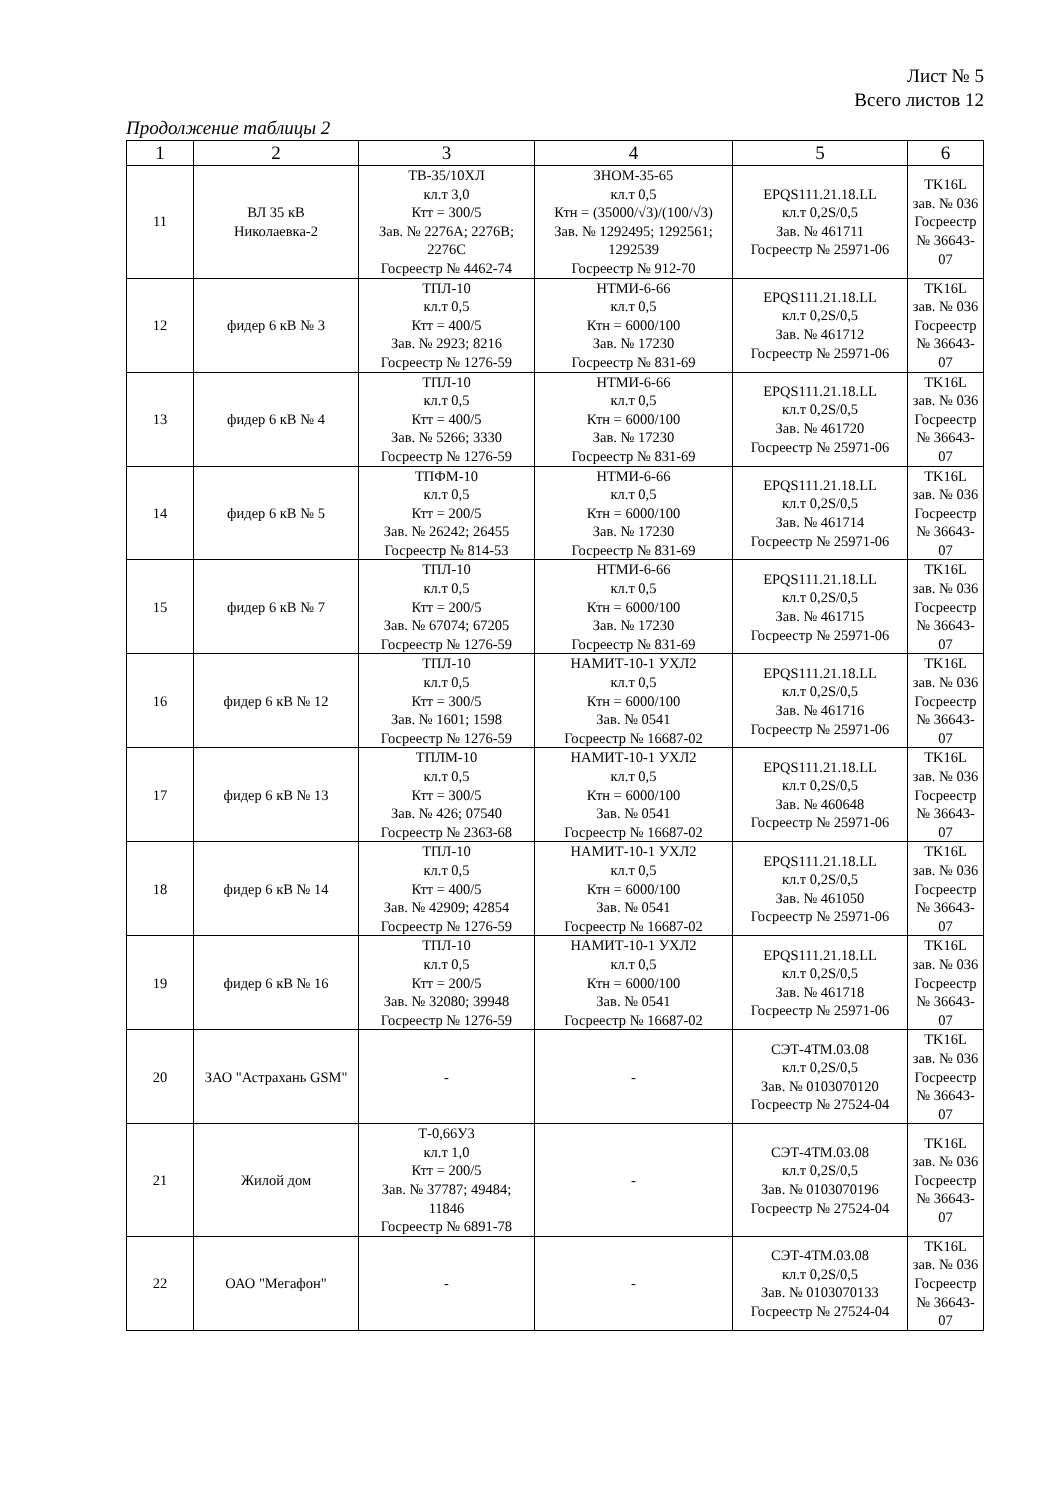Лист № 5
Всего листов 12
Продолжение таблицы 2
| 1 | 2 | 3 | 4 | 5 | 6 |
| --- | --- | --- | --- | --- | --- |
| 11 | ВЛ 35 кВ Николаевка-2 | ТВ-35/10ХЛ кл.т 3,0 Ктт = 300/5 Зав. № 2276A; 2276B; 2276C Госреестр № 4462-74 | ЗНОМ-35-65 кл.т 0,5 Ктн = (35000/√3)/(100/√3) Зав. № 1292495; 1292561; 1292539 Госреестр № 912-70 | EPQS111.21.18.LL кл.т 0,2S/0,5 Зав. № 461711 Госреестр № 25971-06 | TK16L зав. № 036 Госреестр № 36643-07 |
| 12 | фидер 6 кВ № 3 | ТПЛ-10 кл.т 0,5 Ктт = 400/5 Зав. № 2923; 8216 Госреестр № 1276-59 | НТМИ-6-66 кл.т 0,5 Ктн = 6000/100 Зав. № 17230 Госреестр № 831-69 | EPQS111.21.18.LL кл.т 0,2S/0,5 Зав. № 461712 Госреестр № 25971-06 | TK16L зав. № 036 Госреестр № 36643-07 |
| 13 | фидер 6 кВ № 4 | ТПЛ-10 кл.т 0,5 Ктт = 400/5 Зав. № 5266; 3330 Госреестр № 1276-59 | НТМИ-6-66 кл.т 0,5 Ктн = 6000/100 Зав. № 17230 Госреестр № 831-69 | EPQS111.21.18.LL кл.т 0,2S/0,5 Зав. № 461720 Госреестр № 25971-06 | TK16L зав. № 036 Госреестр № 36643-07 |
| 14 | фидер 6 кВ № 5 | ТПФМ-10 кл.т 0,5 Ктт = 200/5 Зав. № 26242; 26455 Госреестр № 814-53 | НТМИ-6-66 кл.т 0,5 Ктн = 6000/100 Зав. № 17230 Госреестр № 831-69 | EPQS111.21.18.LL кл.т 0,2S/0,5 Зав. № 461714 Госреестр № 25971-06 | TK16L зав. № 036 Госреестр № 36643-07 |
| 15 | фидер 6 кВ № 7 | ТПЛ-10 кл.т 0,5 Ктт = 200/5 Зав. № 67074; 67205 Госреестр № 1276-59 | НТМИ-6-66 кл.т 0,5 Ктн = 6000/100 Зав. № 17230 Госреестр № 831-69 | EPQS111.21.18.LL кл.т 0,2S/0,5 Зав. № 461715 Госреестр № 25971-06 | TK16L зав. № 036 Госреестр № 36643-07 |
| 16 | фидер 6 кВ № 12 | ТПЛ-10 кл.т 0,5 Ктт = 300/5 Зав. № 1601; 1598 Госреестр № 1276-59 | НАМИТ-10-1 УХЛ2 кл.т 0,5 Ктн = 6000/100 Зав. № 0541 Госреестр № 16687-02 | EPQS111.21.18.LL кл.т 0,2S/0,5 Зав. № 461716 Госреестр № 25971-06 | TK16L зав. № 036 Госреестр № 36643-07 |
| 17 | фидер 6 кВ № 13 | ТПЛМ-10 кл.т 0,5 Ктт = 300/5 Зав. № 426; 07540 Госреестр № 2363-68 | НАМИТ-10-1 УХЛ2 кл.т 0,5 Ктн = 6000/100 Зав. № 0541 Госреестр № 16687-02 | EPQS111.21.18.LL кл.т 0,2S/0,5 Зав. № 460648 Госреестр № 25971-06 | TK16L зав. № 036 Госреестр № 36643-07 |
| 18 | фидер 6 кВ № 14 | ТПЛ-10 кл.т 0,5 Ктт = 400/5 Зав. № 42909; 42854 Госреестр № 1276-59 | НАМИТ-10-1 УХЛ2 кл.т 0,5 Ктн = 6000/100 Зав. № 0541 Госреестр № 16687-02 | EPQS111.21.18.LL кл.т 0,2S/0,5 Зав. № 461050 Госреестр № 25971-06 | TK16L зав. № 036 Госреестр № 36643-07 |
| 19 | фидер 6 кВ № 16 | ТПЛ-10 кл.т 0,5 Ктт = 200/5 Зав. № 32080; 39948 Госреестр № 1276-59 | НАМИТ-10-1 УХЛ2 кл.т 0,5 Ктн = 6000/100 Зав. № 0541 Госреестр № 16687-02 | EPQS111.21.18.LL кл.т 0,2S/0,5 Зав. № 461718 Госреестр № 25971-06 | TK16L зав. № 036 Госреестр № 36643-07 |
| 20 | ЗАО "Астрахань GSM" | - | - | СЭТ-4ТМ.03.08 кл.т 0,2S/0,5 Зав. № 0103070120 Госреестр № 27524-04 | TK16L зав. № 036 Госреестр № 36643-07 |
| 21 | Жилой дом | Т-0,66У3 кл.т 1,0 Ктт = 200/5 Зав. № 37787; 49484; 11846 Госреестр № 6891-78 | - | СЭТ-4ТМ.03.08 кл.т 0,2S/0,5 Зав. № 0103070196 Госреестр № 27524-04 | TK16L зав. № 036 Госреестр № 36643-07 |
| 22 | ОАО "Мегафон" | - | - | СЭТ-4ТМ.03.08 кл.т 0,2S/0,5 Зав. № 0103070133 Госреестр № 27524-04 | TK16L зав. № 036 Госреестр № 36643-07 |